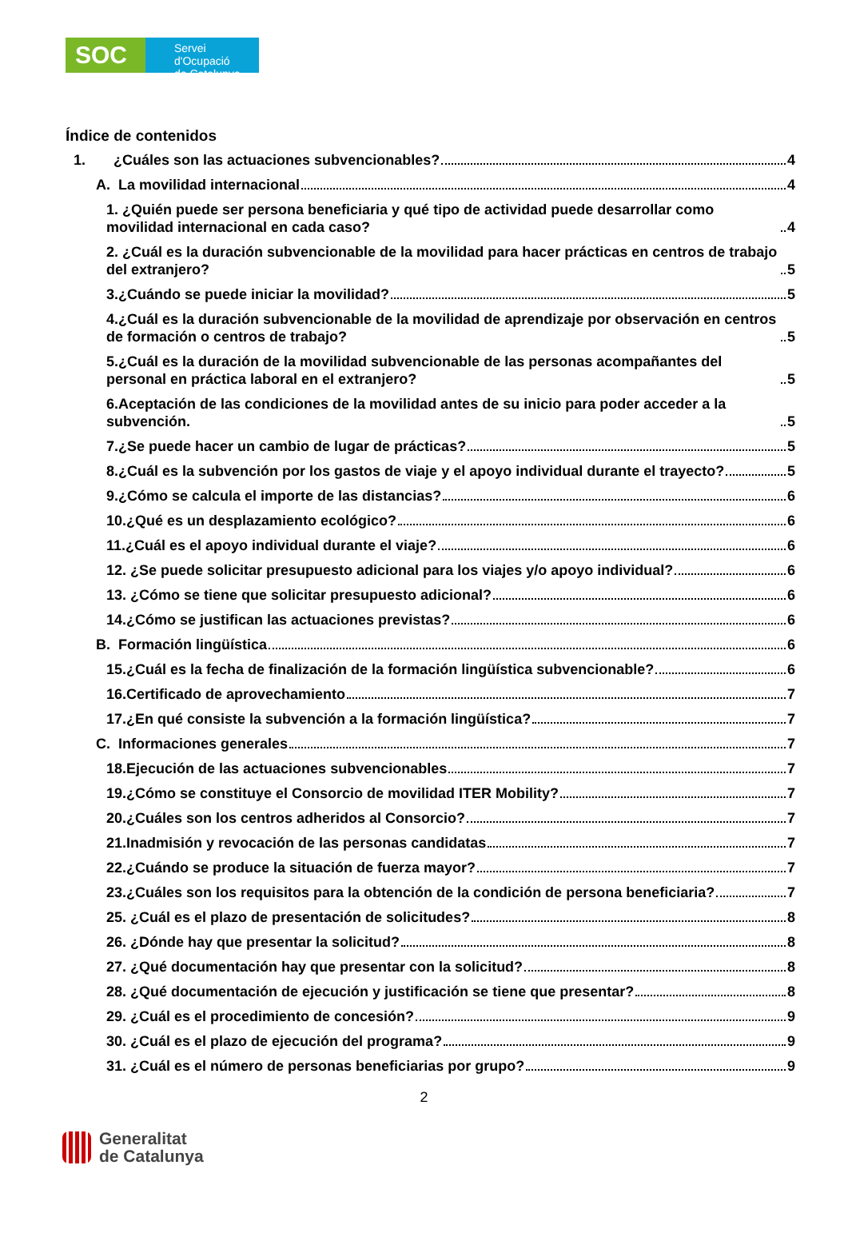SOC
Servei d'Ocupació
de Catalunya
Índice de contenidos
1. ¿Cuáles son las actuaciones subvencionables? 4
A. La movilidad internacional 4
1. ¿Quién puede ser persona beneficiaria y qué tipo de actividad puede desarrollar como movilidad internacional en cada caso? 4
2. ¿Cuál es la duración subvencionable de la movilidad para hacer prácticas en centros de trabajo del extranjero? 5
3.¿Cuándo se puede iniciar la movilidad? 5
4.¿Cuál es la duración subvencionable de la movilidad de aprendizaje por observación en centros de formación o centros de trabajo? 5
5.¿Cuál es la duración de la movilidad subvencionable de las personas acompañantes del personal en práctica laboral en el extranjero? 5
6.Aceptación de las condiciones de la movilidad antes de su inicio para poder acceder a la subvención. 5
7.¿Se puede hacer un cambio de lugar de prácticas? 5
8.¿Cuál es la subvención por los gastos de viaje y el apoyo individual durante el trayecto? 5
9.¿Cómo se calcula el importe de las distancias? 6
10.¿Qué es un desplazamiento ecológico? 6
11.¿Cuál es el apoyo individual durante el viaje? 6
12. ¿Se puede solicitar presupuesto adicional para los viajes y/o apoyo individual? 6
13. ¿Cómo se tiene que solicitar presupuesto adicional? 6
14.¿Cómo se justifican las actuaciones previstas? 6
B. Formación lingüística 6
15.¿Cuál es la fecha de finalización de la formación lingüística subvencionable? 6
16.Certificado de aprovechamiento 7
17.¿En qué consiste la subvención a la formación lingüística? 7
C. Informaciones generales 7
18.Ejecución de las actuaciones subvencionables 7
19.¿Cómo se constituye el Consorcio de movilidad ITER Mobility? 7
20.¿Cuáles son los centros adheridos al Consorcio? 7
21.Inadmisión y revocación de las personas candidatas 7
22.¿Cuándo se produce la situación de fuerza mayor? 7
23.¿Cuáles son los requisitos para la obtención de la condición de persona beneficiaria? 7
25. ¿Cuál es el plazo de presentación de solicitudes? 8
26. ¿Dónde hay que presentar la solicitud? 8
27. ¿Qué documentación hay que presentar con la solicitud? 8
28. ¿Qué documentación de ejecución y justificación se tiene que presentar? 8
29. ¿Cuál es el procedimiento de concesión? 9
30. ¿Cuál es el plazo de ejecución del programa? 9
31. ¿Cuál es el número de personas beneficiarias por grupo? 9
2
Generalitat
de Catalunya